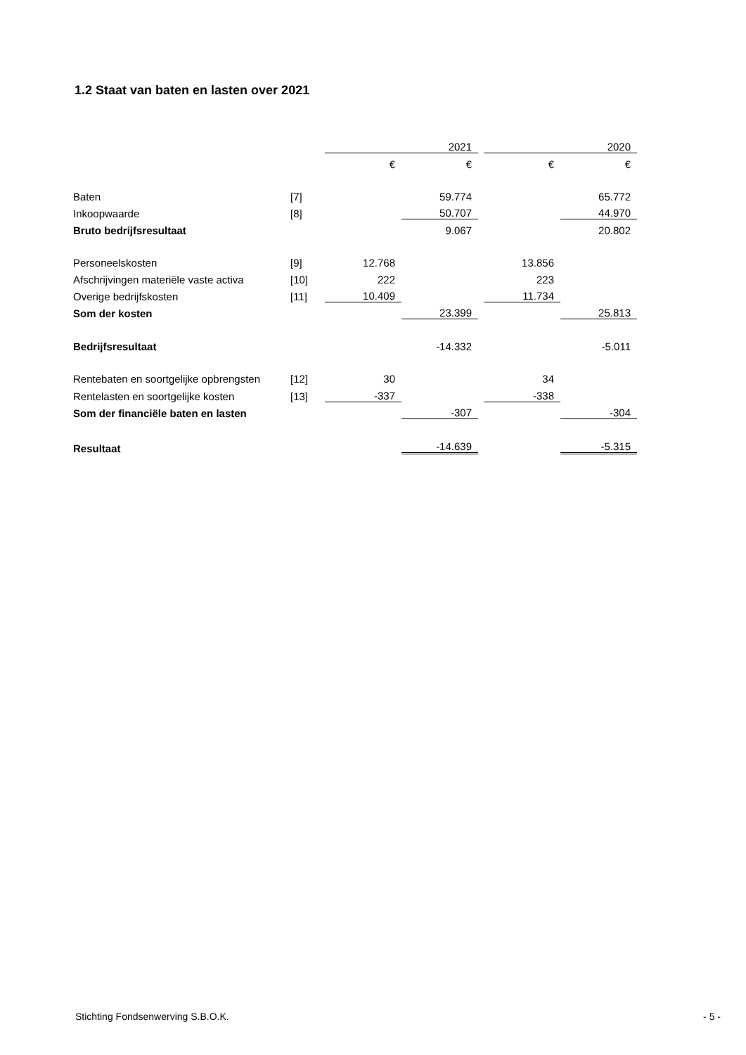1.2 Staat van baten en lasten over 2021
| | | | 2021 | | | 2020 |
| | | € | € | | € | € |
| Baten | [7] | | 59.774 | | | 65.772 |
| Inkoopwaarde | [8] | | 50.707 | | | 44.970 |
| Bruto bedrijfsresultaat | | | 9.067 | | | 20.802 |
| Personeelskosten | [9] | 12.768 | | | 13.856 | |
| Afschrijvingen materiële vaste activa | [10] | 222 | | | 223 | |
| Overige bedrijfskosten | [11] | 10.409 | | | 11.734 | |
| Som der kosten | | | 23.399 | | | 25.813 |
| Bedrijfsresultaat | | | -14.332 | | | -5.011 |
| Rentebaten en soortgelijke opbrengsten | [12] | 30 | | | 34 | |
| Rentelasten en soortgelijke kosten | [13] | -337 | | | -338 | |
| Som der financiële baten en lasten | | | -307 | | | -304 |
| Resultaat | | | -14.639 | | | -5.315 |
Stichting Fondsenwerving S.B.O.K. - 5 -